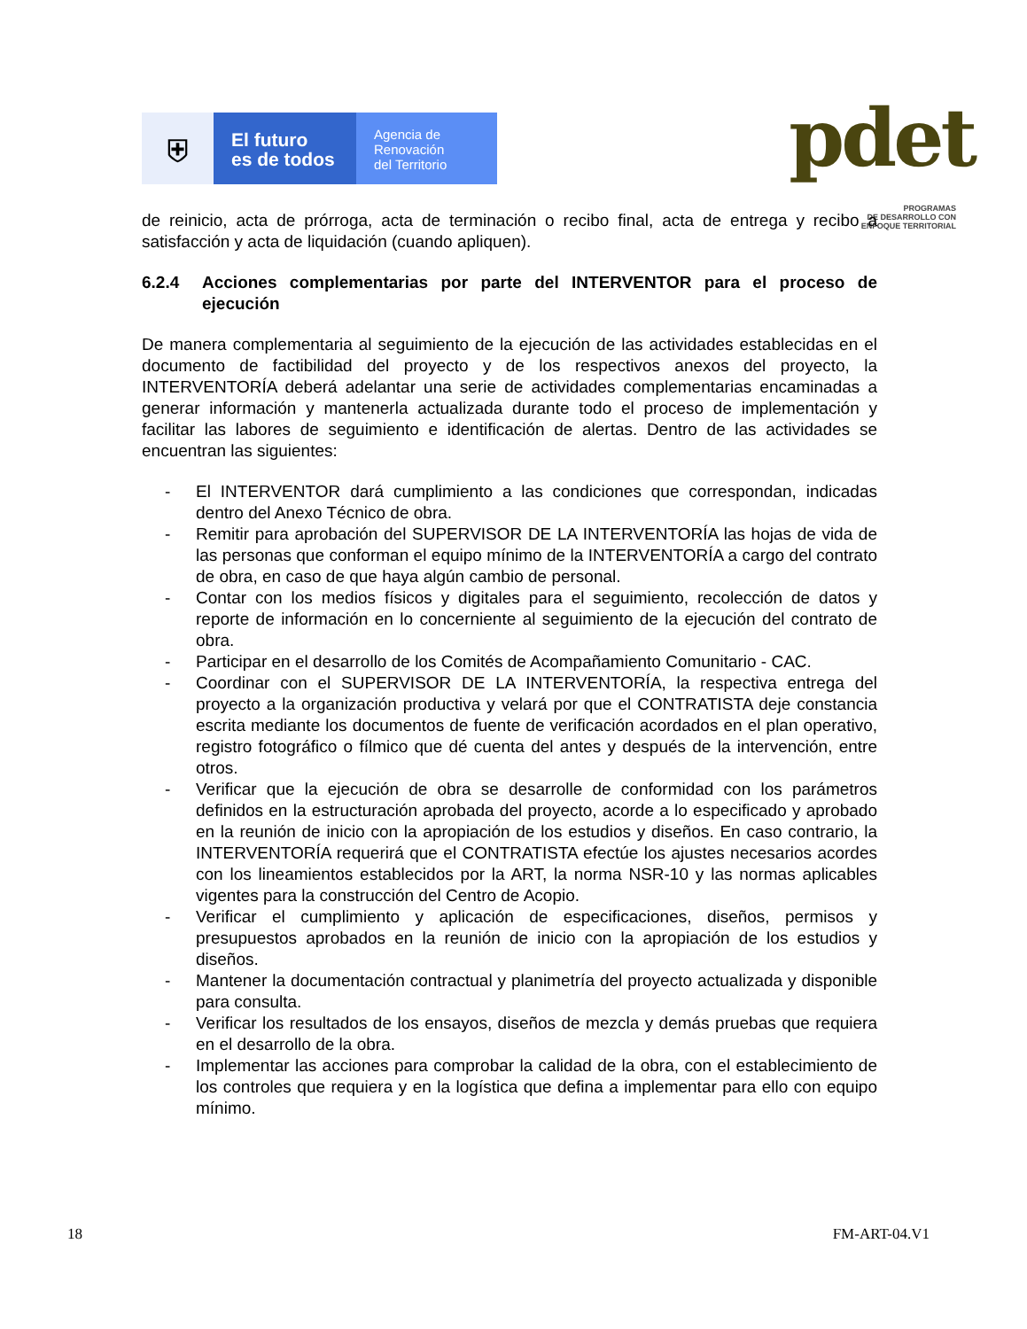⛨
El futuro
es de todos
Agencia de
Renovación
del Territorio
pdet
PROGRAMAS
DE DESARROLLO CON
ENFOQUE TERRITORIAL
de reinicio, acta de prórroga, acta de terminación o recibo final, acta de entrega y recibo a satisfacción y acta de liquidación (cuando apliquen).
6.2.4 Acciones complementarias por parte del INTERVENTOR para el proceso de ejecución
De manera complementaria al seguimiento de la ejecución de las actividades establecidas en el documento de factibilidad del proyecto y de los respectivos anexos del proyecto, la INTERVENTORÍA deberá adelantar una serie de actividades complementarias encaminadas a generar información y mantenerla actualizada durante todo el proceso de implementación y facilitar las labores de seguimiento e identificación de alertas. Dentro de las actividades se encuentran las siguientes:
- El INTERVENTOR dará cumplimiento a las condiciones que correspondan, indicadas dentro del Anexo Técnico de obra.
- Remitir para aprobación del SUPERVISOR DE LA INTERVENTORÍA las hojas de vida de las personas que conforman el equipo mínimo de la INTERVENTORÍA a cargo del contrato de obra, en caso de que haya algún cambio de personal.
- Contar con los medios físicos y digitales para el seguimiento, recolección de datos y reporte de información en lo concerniente al seguimiento de la ejecución del contrato de obra.
- Participar en el desarrollo de los Comités de Acompañamiento Comunitario - CAC.
- Coordinar con el SUPERVISOR DE LA INTERVENTORÍA, la respectiva entrega del proyecto a la organización productiva y velará por que el CONTRATISTA deje constancia escrita mediante los documentos de fuente de verificación acordados en el plan operativo, registro fotográfico o fílmico que dé cuenta del antes y después de la intervención, entre otros.
- Verificar que la ejecución de obra se desarrolle de conformidad con los parámetros definidos en la estructuración aprobada del proyecto, acorde a lo especificado y aprobado en la reunión de inicio con la apropiación de los estudios y diseños. En caso contrario, la INTERVENTORÍA requerirá que el CONTRATISTA efectúe los ajustes necesarios acordes con los lineamientos establecidos por la ART, la norma NSR-10 y las normas aplicables vigentes para la construcción del Centro de Acopio.
- Verificar el cumplimiento y aplicación de especificaciones, diseños, permisos y presupuestos aprobados en la reunión de inicio con la apropiación de los estudios y diseños.
- Mantener la documentación contractual y planimetría del proyecto actualizada y disponible para consulta.
- Verificar los resultados de los ensayos, diseños de mezcla y demás pruebas que requiera en el desarrollo de la obra.
- Implementar las acciones para comprobar la calidad de la obra, con el establecimiento de los controles que requiera y en la logística que defina a implementar para ello con equipo mínimo.
18 FM-ART-04.V1